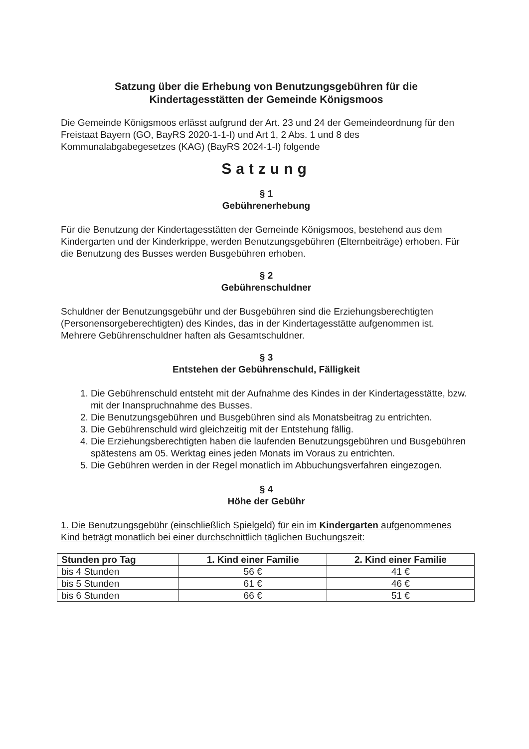Satzung über die Erhebung von Benutzungsgebühren für die
Kindertagesstätten der Gemeinde Königsmoos
Die Gemeinde Königsmoos erlässt aufgrund der Art. 23 und 24 der Gemeindeordnung für den Freistaat Bayern (GO, BayRS 2020-1-1-I) und Art 1, 2 Abs. 1 und 8 des Kommunalabgabegesetzes (KAG) (BayRS 2024-1-I) folgende
Satzung
§ 1
Gebührenerhebung
Für die Benutzung der Kindertagesstätten der Gemeinde Königsmoos, bestehend aus dem Kindergarten und der Kinderkrippe, werden Benutzungsgebühren (Elternbeiträge) erhoben. Für die Benutzung des Busses werden Busgebühren erhoben.
§ 2
Gebührenschuldner
Schuldner der Benutzungsgebühr und der Busgebühren sind die Erziehungsberechtigten (Personensorgeberechtigten) des Kindes, das in der Kindertagesstätte aufgenommen ist. Mehrere Gebührenschuldner haften als Gesamtschuldner.
§ 3
Entstehen der Gebührenschuld, Fälligkeit
1. Die Gebührenschuld entsteht mit der Aufnahme des Kindes in der Kindertagesstätte, bzw. mit der Inanspruchnahme des Busses.
2. Die Benutzungsgebühren und Busgebühren sind als Monatsbeitrag zu entrichten.
3. Die Gebührenschuld wird gleichzeitig mit der Entstehung fällig.
4. Die Erziehungsberechtigten haben die laufenden Benutzungsgebühren und Busgebühren spätestens am 05. Werktag eines jeden Monats im Voraus zu entrichten.
5. Die Gebühren werden in der Regel monatlich im Abbuchungsverfahren eingezogen.
§ 4
Höhe der Gebühr
1. Die Benutzungsgebühr (einschließlich Spielgeld) für ein im Kindergarten aufgenommenes Kind beträgt monatlich bei einer durchschnittlich täglichen Buchungszeit:
| Stunden pro Tag | 1. Kind einer Familie | 2. Kind einer Familie |
| --- | --- | --- |
| bis 4 Stunden | 56 € | 41 € |
| bis 5 Stunden | 61 € | 46 € |
| bis 6 Stunden | 66 € | 51 € |